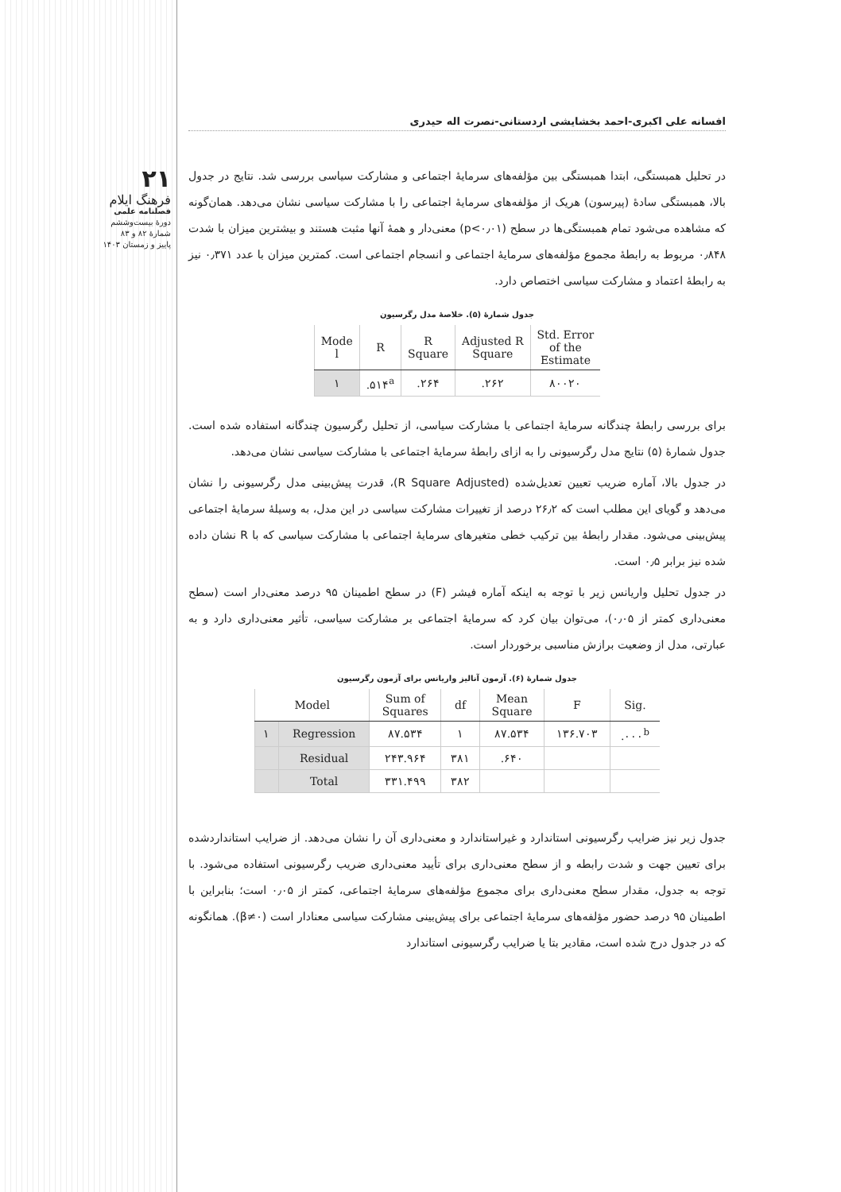۲۱
فرهنگ ایلام
فصلنامه علمی
دورهٔ بیست‌وششم
شمارهٔ ۸۲ و ۸۳
پاییز و زمستان ۱۴۰۳
افسانه علی اکبری-احمد بخشایشی اردستانی-نصرت اله حیدری
در تحلیل همبستگی، ابتدا همبستگی بین مؤلفه‌های سرمایهٔ اجتماعی و مشارکت سیاسی بررسی شد. نتایج در جدول بالا، همبستگی سادهٔ (پیرسون) هریک از مؤلفه‌های سرمایهٔ اجتماعی را با مشارکت سیاسی نشان می‌دهد. همان‌گونه که مشاهده می‌شود تمام همبستگی‌ها در سطح (p<۰٫۰۱) معنی‌دار و همهٔ آنها مثبت هستند و بیشترین میزان با شدت ۰٫۸۴۸ مربوط به رابطهٔ مجموع مؤلفه‌های سرمایهٔ اجتماعی و انسجام اجتماعی است. کمترین میزان با عدد ۰٫۳۷۱ نیز به رابطهٔ اعتماد و مشارکت سیاسی اختصاص دارد.
جدول شمارهٔ (۵). خلاصهٔ مدل رگرسیون
| Mode l | R | R Square | Adjusted R Square | Std. Error of the Estimate |
| --- | --- | --- | --- | --- |
| ۱ | .۵۱۴<sup>a</sup> | .۲۶۴ | .۲۶۲ | ۸۰۰۲۰ |
برای بررسی رابطهٔ چندگانه سرمایهٔ اجتماعی با مشارکت سیاسی، از تحلیل رگرسیون چندگانه استفاده شده است. جدول شمارهٔ (۵) نتایج مدل رگرسیونی را به ازای رابطهٔ سرمایهٔ اجتماعی با مشارکت سیاسی نشان می‌دهد.
در جدول بالا، آماره ضریب تعیین تعدیل‌شده (R Square Adjusted)، قدرت پیش‌بینی مدل رگرسیونی را نشان می‌دهد و گویای این مطلب است که ۲۶٫۲ درصد از تغییرات مشارکت سیاسی در این مدل، به وسیلهٔ سرمایهٔ اجتماعی پیش‌بینی می‌شود. مقدار رابطهٔ بین ترکیب خطی متغیرهای سرمایهٔ اجتماعی با مشارکت سیاسی که با R نشان داده شده نیز برابر ۰٫۵ است.
در جدول تحلیل واریانس زیر با توجه به اینکه آماره فیشر (F) در سطح اطمینان ۹۵ درصد معنی‌دار است (سطح معنی‌داری کمتر از ۰٫۰۵)، می‌توان بیان کرد که سرمایهٔ اجتماعی بر مشارکت سیاسی، تأثیر معنی‌داری دارد و به عبارتی، مدل از وضعیت برازش مناسبی برخوردار است.
جدول شمارهٔ (۶). آزمون آنالیز واریانس برای آزمون رگرسیون
| Model | | Sum of Squares | df | Mean Square | F | Sig. |
| --- | --- | --- | --- | --- | --- | --- |
| ۱ | Regression | ۸۷.۵۳۴ | ۱ | ۸۷.۵۳۴ | ۱۳۶.۷۰۳ | .۰۰۰<sup>b</sup> |
| | Residual | ۲۴۳.۹۶۴ | ۳۸۱ | .۶۴۰ | | |
| | Total | ۳۳۱.۴۹۹ | ۳۸۲ | | | |
جدول زیر نیز ضرایب رگرسیونی استاندارد و غیراستاندارد و معنی‌داری آن را نشان می‌دهد. از ضرایب استانداردشده برای تعیین جهت و شدت رابطه و از سطح معنی‌داری برای تأیید معنی‌داری ضریب رگرسیونی استفاده می‌شود. با توجه به جدول، مقدار سطح معنی‌داری برای مجموع مؤلفه‌های سرمایهٔ اجتماعی، کمتر از ۰٫۰۵ است؛ بنابراین با اطمینان ۹۵ درصد حضور مؤلفه‌های سرمایهٔ اجتماعی برای پیش‌بینی مشارکت سیاسی معنادار است (β≠۰). همانگونه که در جدول درج شده است، مقادیر بتا یا ضرایب رگرسیونی استاندارد